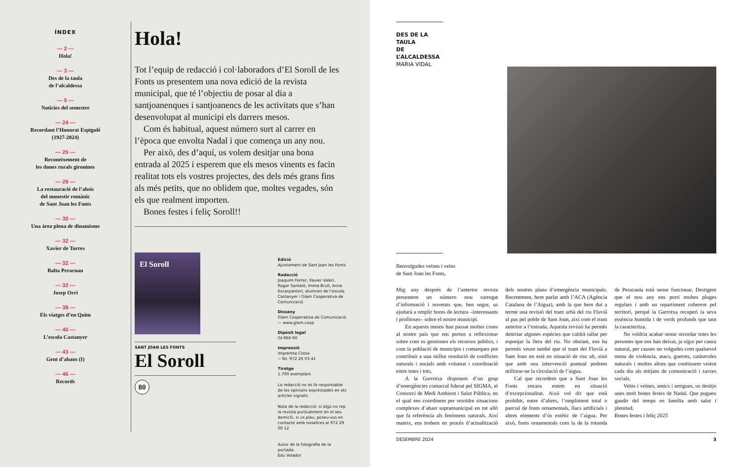ÍNDEX
— 2 —
Hola!
— 3 —
Des de la taula
de l’alcaldessa
— 5 —
Notícies del semestre
— 24 —
Recordant l’Honorat Espigulé
(1927-2024)
— 25 —
Reconeixement de
les dones rurals gironines
— 26 —
La restauració de l’absis
del monestir romànic
de Sant Joan les Fonts
— 30 —
Una àrea plena de dinamisme
— 32 —
Xavier de Torres
— 32 —
Balta Perarnau
— 32 —
Josep Orri
— 38 —
Els viatges d’en Quim
— 40 —
L’escola Castanyer
— 43 —
Gent d’abans (I)
— 46 —
Records
Hola!
Tot l’equip de redacció i col·laboradors d’El Soroll de les Fonts us presentem una nova edició de la revista municipal, que té l’objectiu de posar al dia a santjoanenques i santjoanencs de les activitats que s’han desenvolupat al municipi els darrers mesos.
Com és habitual, aquest número surt al carrer en l’època que envolta Nadal i que comença un any nou.
Per això, des d’aquí, us volem desitjar una bona entrada al 2025 i esperem que els mesos vinents es facin realitat tots els vostres projectes, des dels més grans fins als més petits, que no oblidem que, moltes vegades, són els que realment importen.
Bones festes i feliç Soroll!!
El Soroll
SANT JOAN LES FONTS
El Soroll
80
Edició
Ajuntament de Sant Joan les Fonts
Redacció
Joaquim Ferrer, Xavier Valeri, Roger Santaló, Imma Brull, Anna Escarpanterl, alumnes de l’escola Castanyer i Glam Cooperativa de Comunicació
Disseny
Glam Cooperativa de Comunicació
— www.glam.coop
Dipòsit legal
GI-966-90
Impressió
Impremta Costa
—Tel. 972 26 03 41
Tiratge
1.700 exemplars
La redacció no es fa responsable de les opinions expressades en els articles signats.
Nota de la redacció: si algú no rep la revista puntualment en el seu domicili, si us plau, poseu-vos en contacte amb nosaltres al 972 29 00 52
Autor de la fotografia de la portada:
Edu Volador
DES DE LA TAULA
DE L’ALCALDESSA
MARIA VIDAL
Benvolgudes veïnes i veïns
de Sant Joan les Fonts,
Mig any després de l’anterior revista presentem un número nou carregat d’informació i novetats que, ben segur, us ajudarà a omplir hores de lectura –interessants i profitoses– sobre el nostre municipi.
En aquests mesos han passat moltes coses al nostre país que ens porten a reflexionar sobre com es gestionen els recursos públics, i com la població de municipis i comarques pot contribuir a una millor resolució de conflictes naturals i socials amb voluntat i coordinació entre totes i tots.
A la Garrotxa disposem d’un grup d’emergències comarcal liderat pel SIGMA, el Consorci de Medi Ambient i Salut Pública, en el qual ens coordinem per resoldre situacions complexes d’abast supramunicipal en tot allò que fa referència als fenòmens naturals. Així mateix, ens trobem en procés d’actualització dels nostres plans d’emergència municipals. Recentment, hem parlat amb l’ACA (Agència Catalana de l’Aigua), amb la que hem dut a terme una revisió del tram urbà del riu Fluvià al pas pel poble de Sant Joan, així com el tram anterior a l’entrada. Aquesta revisió ha permès detectar algunes espècies que caldrà tallar per esponjar la llera del riu. No obstant, ens ha permès veure també que el tram del Fluvià a Sant Joan no està en situació de risc alt, sinó que amb una intervenció puntual podrem millorar-ne la circulació de l’aigua.
Cal que recordem que a Sant Joan les Fonts encara estem en situació d’excepcionalitat. Això vol dir que està prohibit, entre d’altres, l’ompliment total o parcial de fonts ornamentals, llacs artificials i altres elements d’ús estètic de l’aigua. Per això, fonts ornamentals com la de la rotonda de Peracaula està sense funcionar. Desitgem que el nou any ens porti moltes pluges regulars i amb un repartiment coherent pel territori, perquè la Garrotxa recuperi la seva essència humida i de verds profunds que tant la caracteritza.
No voldria acabar sense recordar totes les persones que ens han deixat, ja sigui per causa natural, per causes no volgudes com qualsevol mena de violència, atacs, guerres, catàstrofes naturals i moltes altres que continuem veient cada dia als mitjans de comunicació i xarxes socials.
Veïns i veïnes, amics i amigues, us desitjo unes molt bones festes de Nadal. Que pugueu gaudir del temps en família amb salut i plenitud.
Bones festes i feliç 2025
DESEMBRE 2024 3